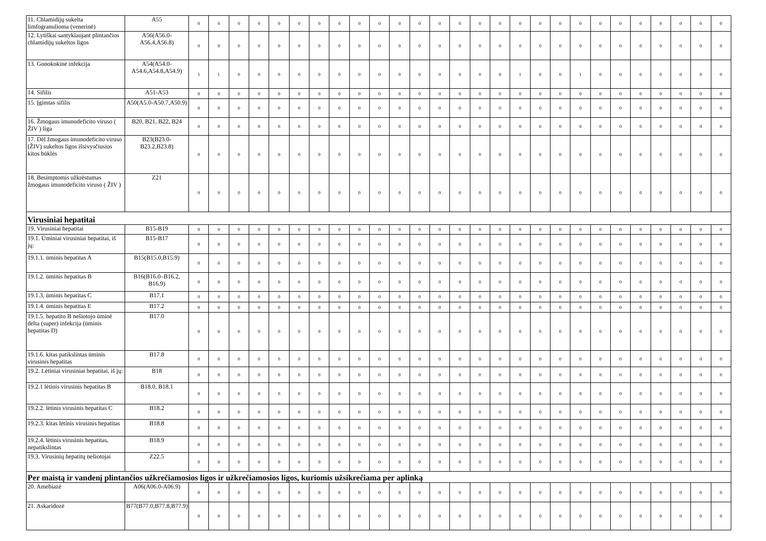| 11. Chlamidijų sukelta limfogranulioma (venerinė) | A55 | 0 | 0 | 0 | 0 | 0 | 0 | 0 | 0 | 0 | 0 | 0 | 0 | 0 | 0 | 0 | 0 | 0 | 0 | 0 | 0 | 0 | 0 | 0 | 0 | 0 | 0 | 0 |
| 12. Lytiškai santykiaujant plintančios chlamidijų sukeltos ligos | A56(A56.0-A56.4,A56.8) | 0 | 0 | 0 | 0 | 0 | 0 | 0 | 0 | 0 | 0 | 0 | 0 | 0 | 0 | 0 | 0 | 0 | 0 | 0 | 0 | 0 | 0 | 0 | 0 | 0 | 0 | 0 |
| 13. Gonokokinė infekcija | A54(A54.0-A54.6,A54.8,A54.9) | 1 | 1 | 0 | 0 | 0 | 0 | 0 | 0 | 0 | 0 | 0 | 0 | 0 | 0 | 0 | 0 | 1 | 0 | 0 | 1 | 0 | 0 | 0 | 0 | 0 | 0 | 0 |
| 14. Sifilis | A51-A53 | 0 | 0 | 0 | 0 | 0 | 0 | 0 | 0 | 0 | 0 | 0 | 0 | 0 | 0 | 0 | 0 | 0 | 0 | 0 | 0 | 0 | 0 | 0 | 0 | 0 | 0 | 0 |
| 15. Įgimtas sifilis | A50(A5.0-A50.7,A50.9) | 0 | 0 | 0 | 0 | 0 | 0 | 0 | 0 | 0 | 0 | 0 | 0 | 0 | 0 | 0 | 0 | 0 | 0 | 0 | 0 | 0 | 0 | 0 | 0 | 0 | 0 | 0 |
| 16. Žmogaus imunodeficito viruso ( ŽIV ) liga | B20, B21, B22, B24 | 0 | 0 | 0 | 0 | 0 | 0 | 0 | 0 | 0 | 0 | 0 | 0 | 0 | 0 | 0 | 0 | 0 | 0 | 0 | 0 | 0 | 0 | 0 | 0 | 0 | 0 | 0 |
| 17. Dėl žmogaus imunodeficito viruso (ŽIV) sukeltos ligos išsivysčiusios kitos būklės | B23(B23.0-B23.2,B23.8) | 0 | 0 | 0 | 0 | 0 | 0 | 0 | 0 | 0 | 0 | 0 | 0 | 0 | 0 | 0 | 0 | 0 | 0 | 0 | 0 | 0 | 0 | 0 | 0 | 0 | 0 | 0 |
| 18. Besimptomis užkrėstumas žmogaus imunodeficito viruso ( ŽIV ) | Z21 | 0 | 0 | 0 | 0 | 0 | 0 | 0 | 0 | 0 | 0 | 0 | 0 | 0 | 0 | 0 | 0 | 0 | 0 | 0 | 0 | 0 | 0 | 0 | 0 | 0 | 0 | 0 |
| Virusiniai hepatitai | | | | | | | | | | | | | | | | | | | | | | | | | | | | |
| 19. Virusiniai hepatitai | B15-B19 | 0 | 0 | 0 | 0 | 0 | 0 | 0 | 0 | 0 | 0 | 0 | 0 | 0 | 0 | 0 | 0 | 0 | 0 | 0 | 0 | 0 | 0 | 0 | 0 | 0 | 0 | 0 |
| 19.1. Ūminiai virusiniai hepatitai, iš jų: | B15-B17 | 0 | 0 | 0 | 0 | 0 | 0 | 0 | 0 | 0 | 0 | 0 | 0 | 0 | 0 | 0 | 0 | 0 | 0 | 0 | 0 | 0 | 0 | 0 | 0 | 0 | 0 | 0 |
| 19.1.1. ūminis hepatitas A | B15(B15.0,B15.9) | 0 | 0 | 0 | 0 | 0 | 0 | 0 | 0 | 0 | 0 | 0 | 0 | 0 | 0 | 0 | 0 | 0 | 0 | 0 | 0 | 0 | 0 | 0 | 0 | 0 | 0 | 0 |
| 19.1.2. ūminis hepatitas B | B16(B16.0–B16.2, B16.9) | 0 | 0 | 0 | 0 | 0 | 0 | 0 | 0 | 0 | 0 | 0 | 0 | 0 | 0 | 0 | 0 | 0 | 0 | 0 | 0 | 0 | 0 | 0 | 0 | 0 | 0 | 0 |
| 19.1.3. ūminis hepatitas C | B17.1 | 0 | 0 | 0 | 0 | 0 | 0 | 0 | 0 | 0 | 0 | 0 | 0 | 0 | 0 | 0 | 0 | 0 | 0 | 0 | 0 | 0 | 0 | 0 | 0 | 0 | 0 | 0 |
| 19.1.4. ūminis hepatitas E | B17.2 | 0 | 0 | 0 | 0 | 0 | 0 | 0 | 0 | 0 | 0 | 0 | 0 | 0 | 0 | 0 | 0 | 0 | 0 | 0 | 0 | 0 | 0 | 0 | 0 | 0 | 0 | 0 |
| 19.1.5. hepatito B nešiotojo ūminė delta (super) infekcija (ūminis hepatitas D) | B17.0 | 0 | 0 | 0 | 0 | 0 | 0 | 0 | 0 | 0 | 0 | 0 | 0 | 0 | 0 | 0 | 0 | 0 | 0 | 0 | 0 | 0 | 0 | 0 | 0 | 0 | 0 | 0 |
| 19.1.6. kitas patikslintas ūminis virusinis hepatitas | B17.8 | 0 | 0 | 0 | 0 | 0 | 0 | 0 | 0 | 0 | 0 | 0 | 0 | 0 | 0 | 0 | 0 | 0 | 0 | 0 | 0 | 0 | 0 | 0 | 0 | 0 | 0 | 0 |
| 19.2. Lėtiniai virusiniai hepatitai, iš jų: | B18 | 0 | 0 | 0 | 0 | 0 | 0 | 0 | 0 | 0 | 0 | 0 | 0 | 0 | 0 | 0 | 0 | 0 | 0 | 0 | 0 | 0 | 0 | 0 | 0 | 0 | 0 | 0 |
| 19.2.1 lėtinis virusinis hepatitas B | B18.0, B18.1 | 0 | 0 | 0 | 0 | 0 | 0 | 0 | 0 | 0 | 0 | 0 | 0 | 0 | 0 | 0 | 0 | 0 | 0 | 0 | 0 | 0 | 0 | 0 | 0 | 0 | 0 | 0 |
| 19.2.2. lėtinis virusinis hepatitas C | B18.2 | 0 | 0 | 0 | 0 | 0 | 0 | 0 | 0 | 0 | 0 | 0 | 0 | 0 | 0 | 0 | 0 | 0 | 0 | 0 | 0 | 0 | 0 | 0 | 0 | 0 | 0 | 0 |
| 19.2.3. kitas lėtinis virusinis hepatitas | B18.8 | 0 | 0 | 0 | 0 | 0 | 0 | 0 | 0 | 0 | 0 | 0 | 0 | 0 | 0 | 0 | 0 | 0 | 0 | 0 | 0 | 0 | 0 | 0 | 0 | 0 | 0 | 0 |
| 19.2.4. lėtinis virusinis hepatitas, nepatikslintas | B18.9 | 0 | 0 | 0 | 0 | 0 | 0 | 0 | 0 | 0 | 0 | 0 | 0 | 0 | 0 | 0 | 0 | 0 | 0 | 0 | 0 | 0 | 0 | 0 | 0 | 0 | 0 | 0 |
| 19.3. Virusinių hepatitų nešiotojai | Z22.5 | 0 | 0 | 0 | 0 | 0 | 0 | 0 | 0 | 0 | 0 | 0 | 0 | 0 | 0 | 0 | 0 | 0 | 0 | 0 | 0 | 0 | 0 | 0 | 0 | 0 | 0 | 0 |
| Per maistą ir vandenį plintančios užkrečiamosios ligos ir užkrečiamosios ligos, kuriomis užsikrečiama per aplinką | | | | | | | | | | | | | | | | | | | | | | | | | | | | |
| 20. Amebiazė | A06(A06.0-A06.9) | 0 | 0 | 0 | 0 | 0 | 0 | 0 | 0 | 0 | 0 | 0 | 0 | 0 | 0 | 0 | 0 | 0 | 0 | 0 | 0 | 0 | 0 | 0 | 0 | 0 | 0 | 0 |
| 21. Askaridozė | B77(B77.0,B77.8,B77.9) | 0 | 0 | 0 | 0 | 0 | 0 | 0 | 0 | 0 | 0 | 0 | 0 | 0 | 0 | 0 | 0 | 0 | 0 | 0 | 0 | 0 | 0 | 0 | 0 | 0 | 0 | 0 |